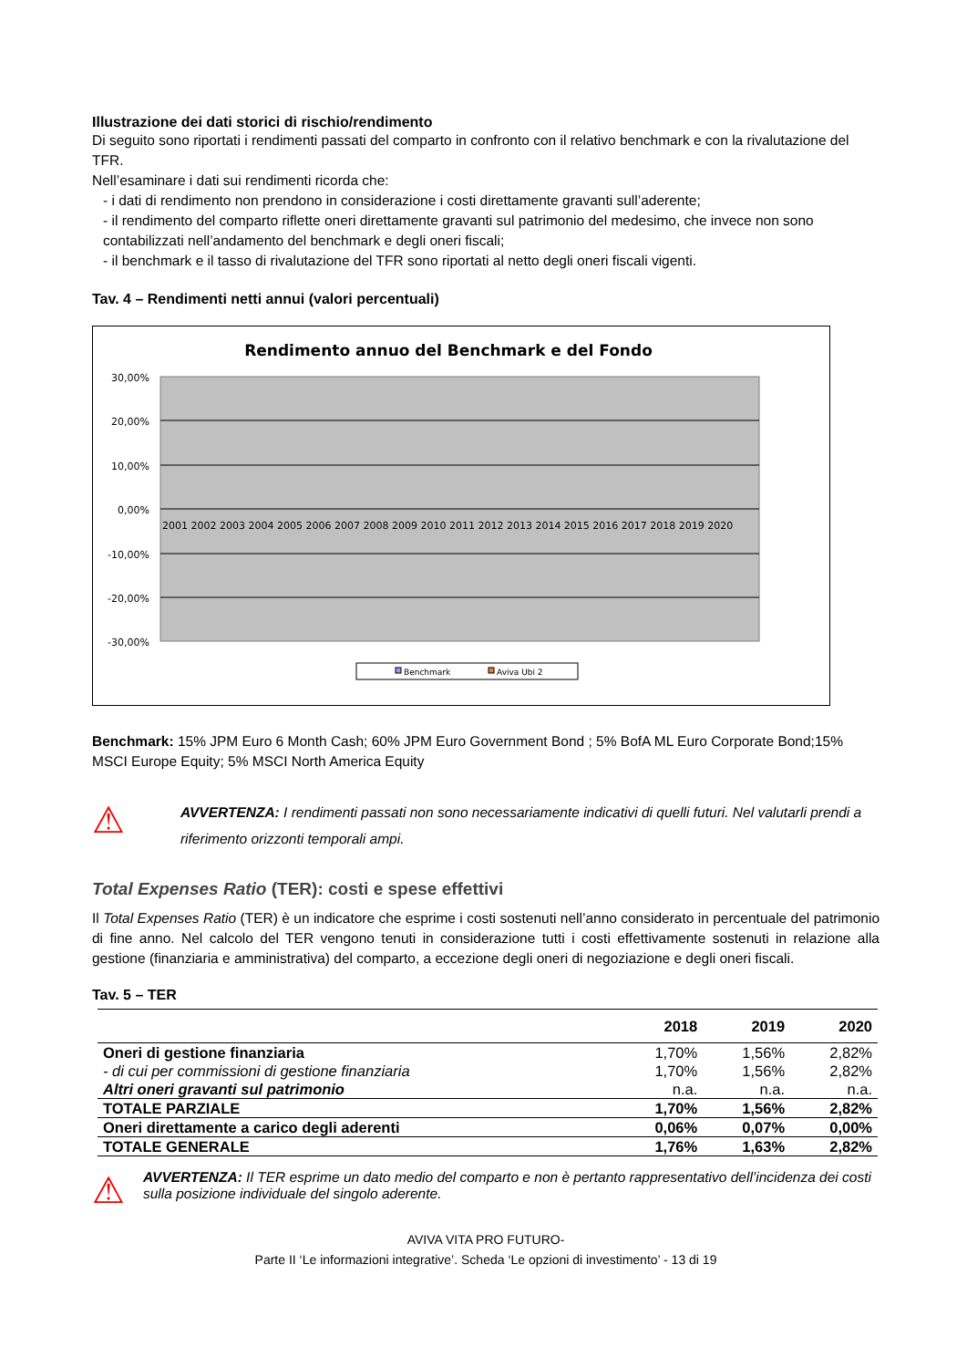Illustrazione dei dati storici di rischio/rendimento
Di seguito sono riportati i rendimenti passati del comparto in confronto con il relativo benchmark e con la rivalutazione del TFR.
Nell’esaminare i dati sui rendimenti ricorda che:
- i dati di rendimento non prendono in considerazione i costi direttamente gravanti sull’aderente;
- il rendimento del comparto riflette oneri direttamente gravanti sul patrimonio del medesimo, che invece non sono contabilizzati nell’andamento del benchmark e degli oneri fiscali;
- il benchmark e il tasso di rivalutazione del TFR sono riportati al netto degli oneri fiscali vigenti.
Tav. 4 – Rendimenti netti annui (valori percentuali)
Rendimento annuo del Benchmark e del Fondo
30,00%
20,00%
10,00%
0,00%
-10,00%
-20,00%
-30,00%
2001 2002 2003 2004 2005 2006 2007 2008 2009 2010 2011 2012 2013 2014 2015 2016 2017 2018 2019 2020
Benchmark
Aviva Ubi 2
Benchmark: 15% JPM Euro 6 Month Cash; 60% JPM Euro Government Bond ; 5% BofA ML Euro Corporate Bond;15% MSCI Europe Equity; 5% MSCI North America Equity
⚠
AVVERTENZA: I rendimenti passati non sono necessariamente indicativi di quelli futuri. Nel valutarli prendi a riferimento orizzonti temporali ampi.
Total Expenses Ratio (TER): costi e spese effettivi
Il Total Expenses Ratio (TER) è un indicatore che esprime i costi sostenuti nell’anno considerato in percentuale del patrimonio di fine anno. Nel calcolo del TER vengono tenuti in considerazione tutti i costi effettivamente sostenuti in relazione alla gestione (finanziaria e amministrativa) del comparto, a eccezione degli oneri di negoziazione e degli oneri fiscali.
Tav. 5 – TER
| | 2018 | 2019 | 2020 |
| --- | --- | --- | --- |
| Oneri di gestione finanziaria | 1,70% | 1,56% | 2,82% |
| - di cui per commissioni di gestione finanziaria | 1,70% | 1,56% | 2,82% |
| Altri oneri gravanti sul patrimonio | n.a. | n.a. | n.a. |
| TOTALE PARZIALE | 1,70% | 1,56% | 2,82% |
| Oneri direttamente a carico degli aderenti | 0,06% | 0,07% | 0,00% |
| TOTALE GENERALE | 1,76% | 1,63% | 2,82% |
⚠
AVVERTENZA: Il TER esprime un dato medio del comparto e non è pertanto rappresentativo dell’incidenza dei costi sulla posizione individuale del singolo aderente.
AVIVA VITA PRO FUTURO-
Parte II ‘Le informazioni integrative’. Scheda ‘Le opzioni di investimento’ - 13 di 19